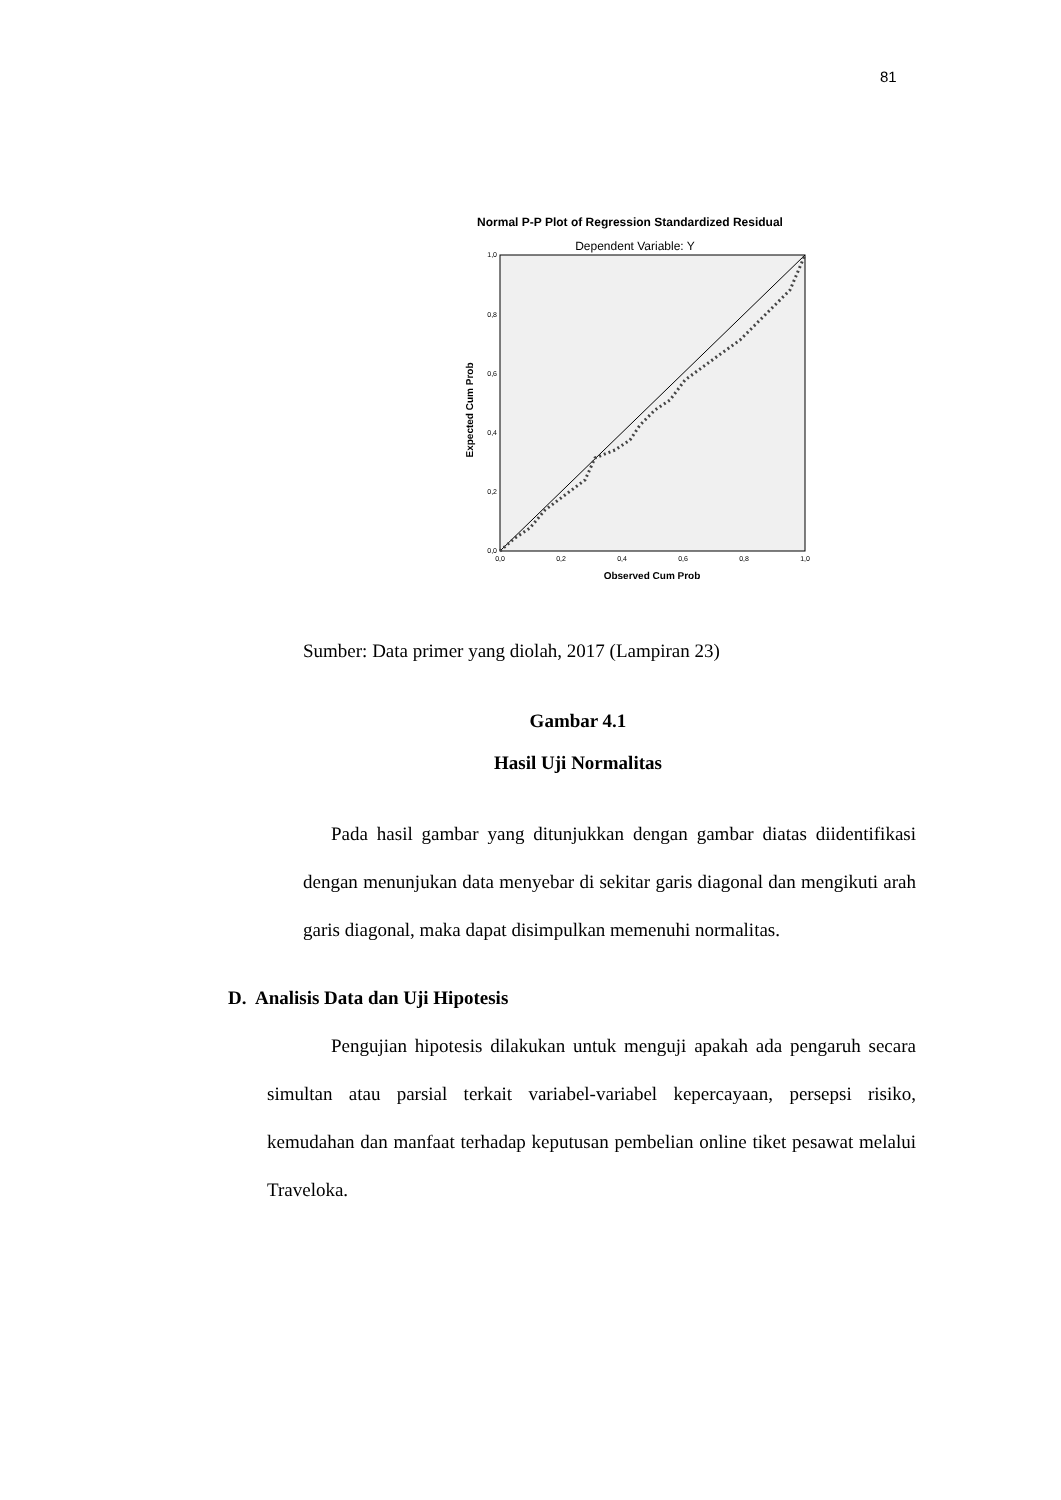81
Normal P-P Plot of Regression Standardized Residual
Dependent Variable: Y
1,0
0,8
0,6
0,4
0,2
0,0
0,0
0,2
0,4
0,6
0,8
1,0
Observed Cum Prob
Expected Cum Prob
Sumber: Data primer yang diolah, 2017 (Lampiran 23)
Gambar 4.1
Hasil Uji Normalitas
Pada hasil gambar yang ditunjukkan dengan gambar diatas diidentifikasi dengan menunjukan data menyebar di sekitar garis diagonal dan mengikuti arah garis diagonal, maka dapat disimpulkan memenuhi normalitas.
D. Analisis Data dan Uji Hipotesis
Pengujian hipotesis dilakukan untuk menguji apakah ada pengaruh secara simultan atau parsial terkait variabel-variabel kepercayaan, persepsi risiko, kemudahan dan manfaat terhadap keputusan pembelian online tiket pesawat melalui Traveloka.